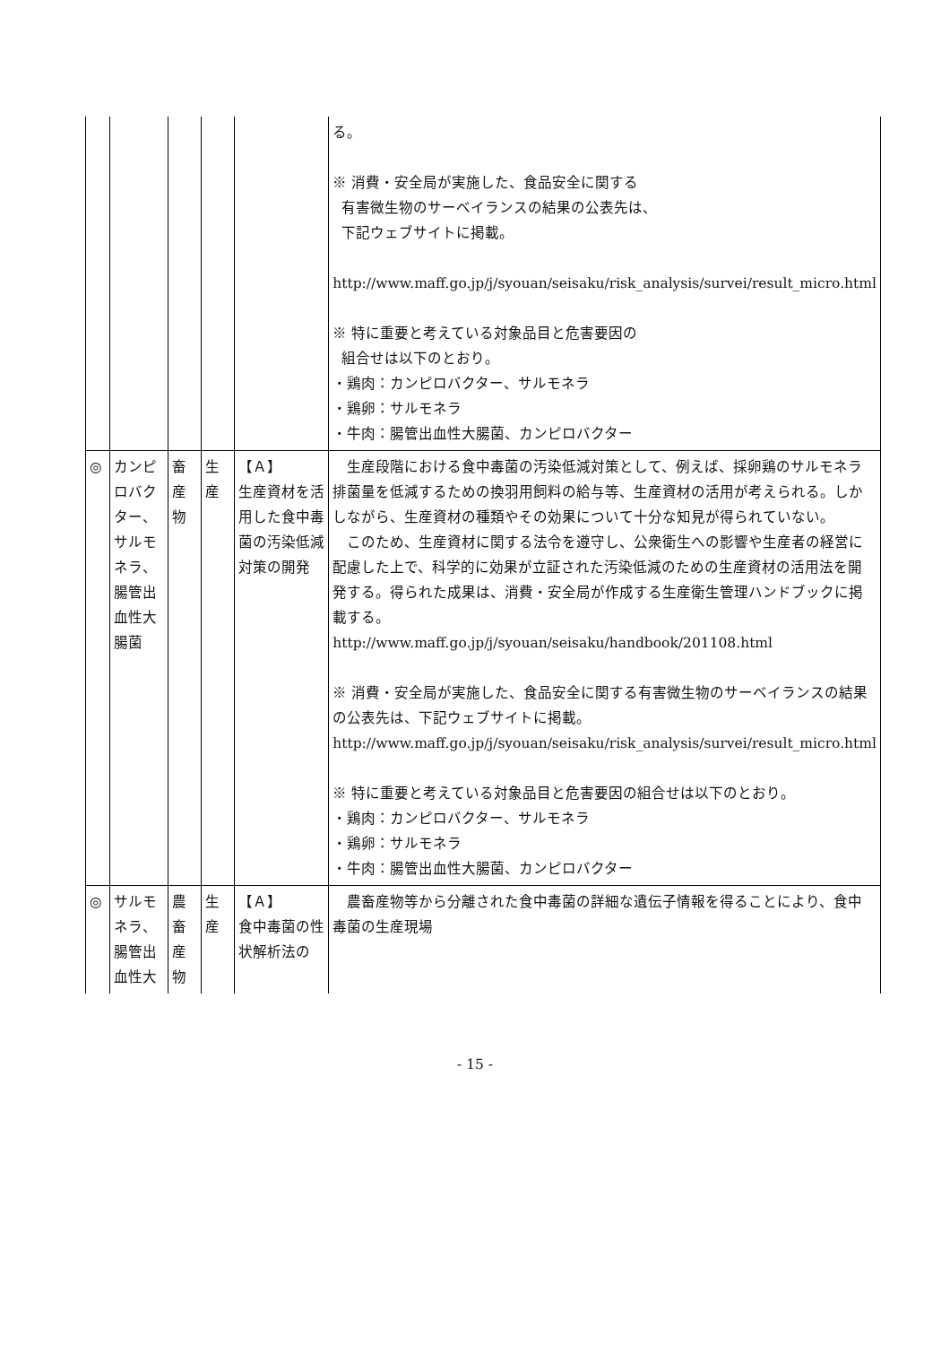| | | | | | る。 ※ 消費・安全局が実施した、食品安全に関する 有害微生物のサーベイランスの結果の公表先は、 下記ウェブサイトに掲載。 http://www.maff.go.jp/j/syouan/seisaku/risk_analysis/survei/result_micro.html ※ 特に重要と考えている対象品目と危害要因の 組合せは以下のとおり。 ・鶏肉：カンピロバクター、サルモネラ ・鶏卵：サルモネラ ・牛肉：腸管出血性大腸菌、カンピロバクター |
| ◎ | カンピロバクター、サルモネラ、腸管出血性大腸菌 | 畜産物 | 生産 | 【Ａ】 生産資材を活用した食中毒菌の汚染低減対策の開発 | 生産段階における食中毒菌の汚染低減対策として、例えば、採卵鶏のサルモネラ排菌量を低減するための換羽用飼料の給与等、生産資材の活用が考えられる。しかしながら、生産資材の種類やその効果について十分な知見が得られていない。 このため、生産資材に関する法令を遵守し、公衆衛生への影響や生産者の経営に配慮した上で、科学的に効果が立証された汚染低減のための生産資材の活用法を開発する。得られた成果は、消費・安全局が作成する生産衛生管理ハンドブックに掲載する。 http://www.maff.go.jp/j/syouan/seisaku/handbook/201108.html ※ 消費・安全局が実施した、食品安全に関する有害微生物のサーベイランスの結果の公表先は、下記ウェブサイトに掲載。 http://www.maff.go.jp/j/syouan/seisaku/risk_analysis/survei/result_micro.html ※ 特に重要と考えている対象品目と危害要因の組合せは以下のとおり。 ・鶏肉：カンピロバクター、サルモネラ ・鶏卵：サルモネラ ・牛肉：腸管出血性大腸菌、カンピロバクター |
| ◎ | サルモネラ、腸管出血性大 | 農畜産物 | 生産 | 【Ａ】 食中毒菌の性状解析法の | 農畜産物等から分離された食中毒菌の詳細な遺伝子情報を得ることにより、食中毒菌の生産現場 |
- 15 -